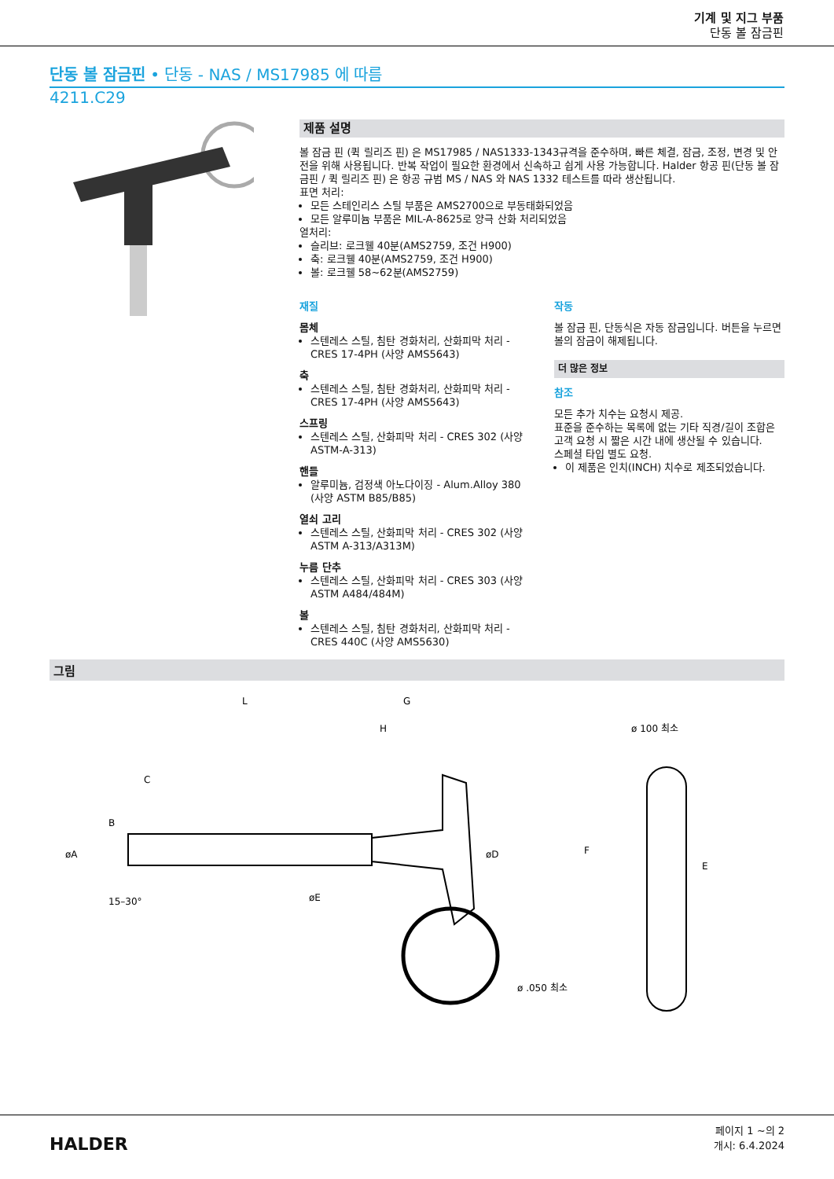기계 및 지그 부품
단동 볼 잠금핀
단동 볼 잠금핀 • 단동 - NAS / MS17985 에 따름
4211.C29
제품 설명
볼 잠금 핀 (퀵 릴리즈 핀) 은 MS17985 / NAS1333-1343규격을 준수하며, 빠른 체결, 잠금, 조정, 변경 및 안전을 위해 사용됩니다. 반복 작업이 필요한 환경에서 신속하고 쉽게 사용 가능합니다. Halder 항공 핀(단동 볼 잠금핀 / 퀵 릴리즈 핀) 은 항공 규범 MS / NAS 와 NAS 1332 테스트를 따라 생산됩니다.
표면 처리:
모든 스테인리스 스틸 부품은 AMS2700으로 부동태화되었음
모든 알루미늄 부품은 MIL-A-8625로 양극 산화 처리되었음
열처리:
슬리브: 로크웰 40분(AMS2759, 조건 H900)
축: 로크웰 40분(AMS2759, 조건 H900)
볼: 로크웰 58~62분(AMS2759)
재질
몸체
스텐레스 스틸, 침탄 경화처리, 산화피막 처리 - CRES 17-4PH (사양 AMS5643)
축
스텐레스 스틸, 침탄 경화처리, 산화피막 처리 - CRES 17-4PH (사양 AMS5643)
스프링
스텐레스 스틸, 산화피막 처리 - CRES 302 (사양 ASTM-A-313)
핸들
알루미늄, 검정색 아노다이징 - Alum.Alloy 380 (사양 ASTM B85/B85)
열쇠 고리
스텐레스 스틸, 산화피막 처리 - CRES 302 (사양 ASTM A-313/A313M)
누름 단추
스텐레스 스틸, 산화피막 처리 - CRES 303 (사양 ASTM A484/484M)
볼
스텐레스 스틸, 침탄 경화처리, 산화피막 처리 - CRES 440C (사양 AMS5630)
작동
볼 잠금 핀, 단동식은 자동 잠금입니다. 버튼을 누르면 볼의 잠금이 해제됩니다.
더 많은 정보
참조
모든 추가 치수는 요청시 제공.
표준을 준수하는 목록에 없는 기타 직경/길이 조합은 고객 요청 시 짧은 시간 내에 생산될 수 있습니다.
스페셜 타입 별도 요청.
이 제품은 인치(INCH) 치수로 제조되었습니다.
그림
L
G
H
C
B
øA
øD
øE
15–30°
ø 100 최소
F
E
ø .050 최소
HALDER
페이지 1 ~의 2
개시: 6.4.2024